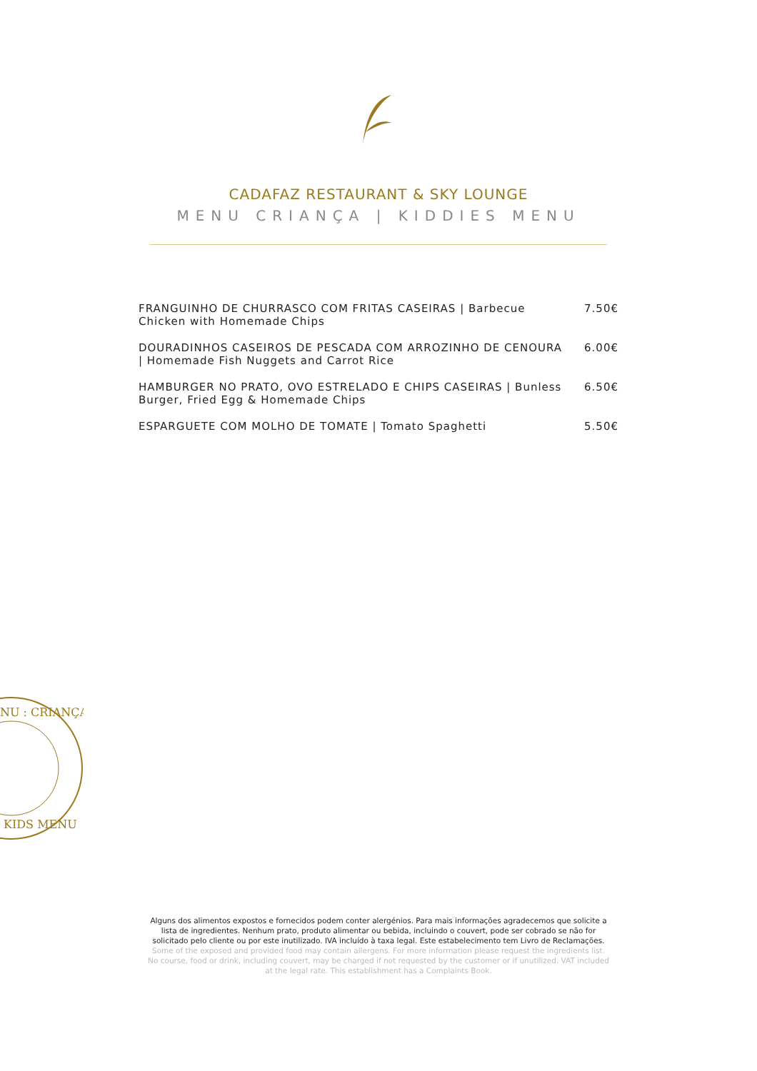CADAFAZ RESTAURANT & SKY LOUNGE
MENU CRIANÇA | KIDDIES MENU
| FRANGUINHO DE CHURRASCO COM FRITAS CASEIRAS / Barbecue Chicken with Homemade Chips | 7.50€ |
| DOURADINHOS CASEIROS DE PESCADA COM ARROZINHO DE CENOURA / Homemade Fish Nuggets and Carrot Rice | 6.00€ |
| HAMBURGER NO PRATO, OVO ESTRELADO E CHIPS CASEIRAS / Bunless Burger, Fried Egg & Homemade Chips | 6.50€ |
| ESPARGUETE COM MOLHO DE TOMATE / Tomato Spaghetti | 5.50€ |
NU : CRIANÇA
KIDS MENU
Alguns dos alimentos expostos e fornecidos podem conter alergénios. Para mais informações agradecemos que solicite a lista de ingredientes. Nenhum prato, produto alimentar ou bebida, incluindo o couvert, pode ser cobrado se não for solicitado pelo cliente ou por este inutilizado. IVA incluído à taxa legal. Este estabelecimento tem Livro de Reclamações.
Some of the exposed and provided food may contain allergens. For more information please request the ingredients list. No course, food or drink, including couvert, may be charged if not requested by the customer or if unutilized. VAT included at the legal rate. This establishment has a Complaints Book.